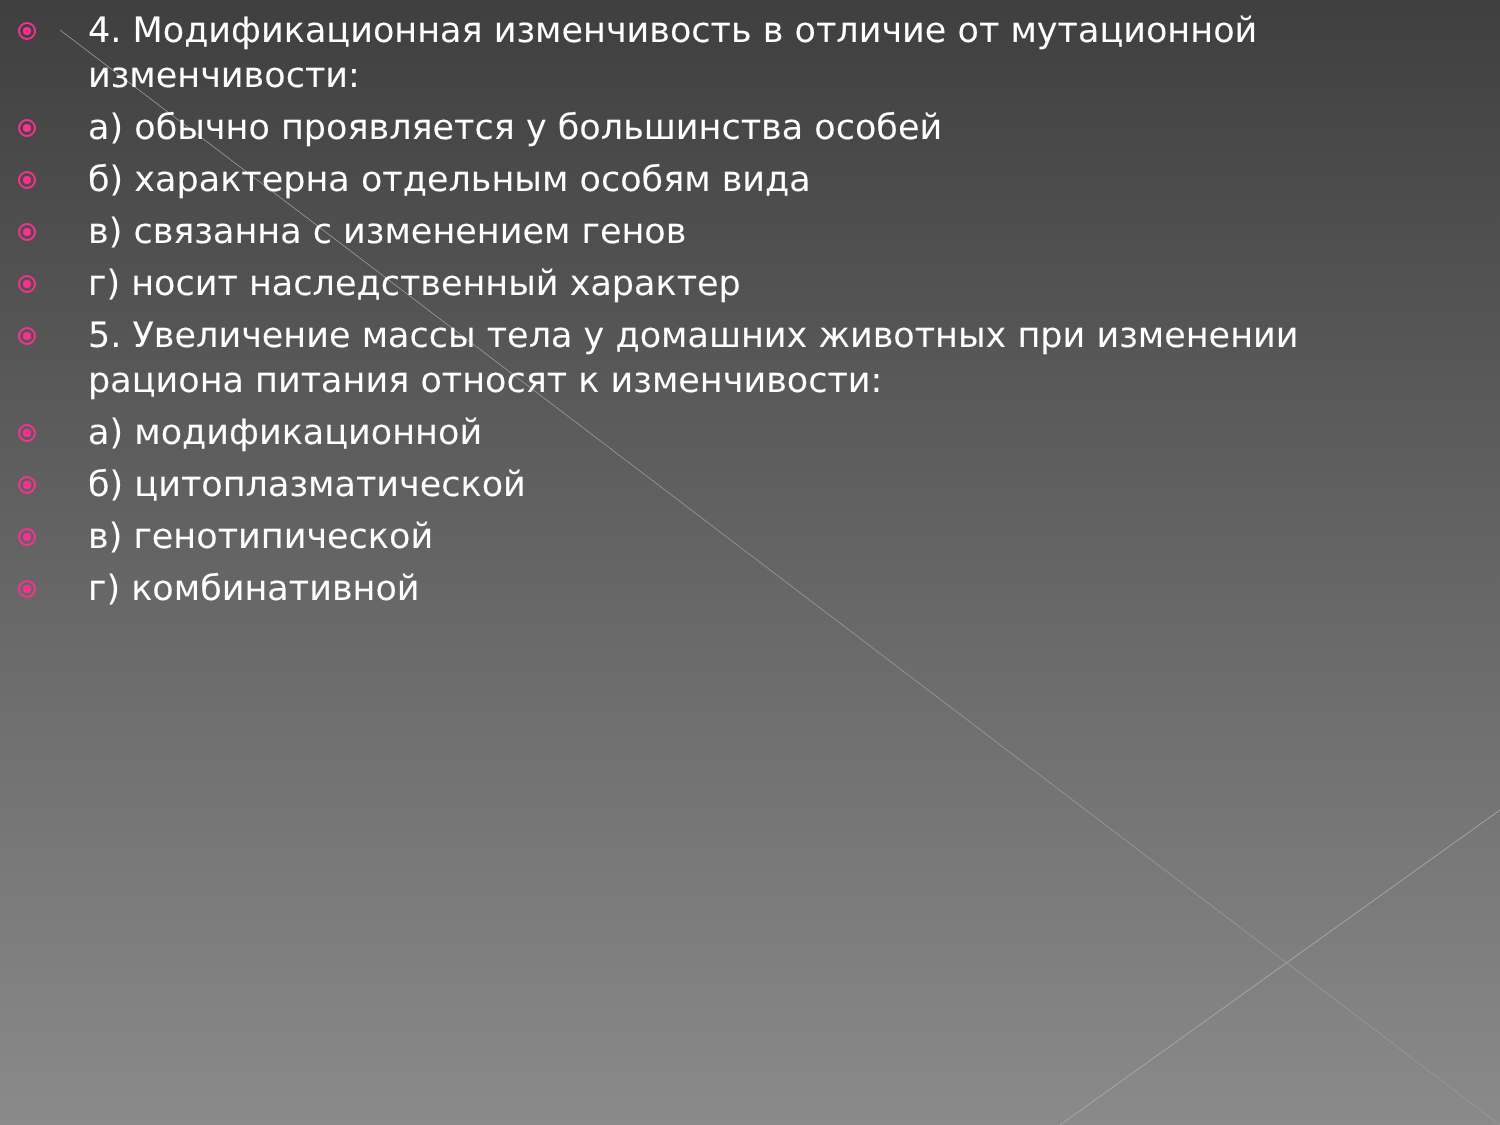4. Модификационная изменчивость в отличие от мутационной изменчивости:
а) обычно проявляется у большинства особей
б) характерна отдельным особям вида
в) связанна с изменением генов
г) носит наследственный характер
5. Увеличение массы тела у домашних животных при изменении рациона питания относят к изменчивости:
а) модификационной
б) цитоплазматической
в) генотипической
г) комбинативной